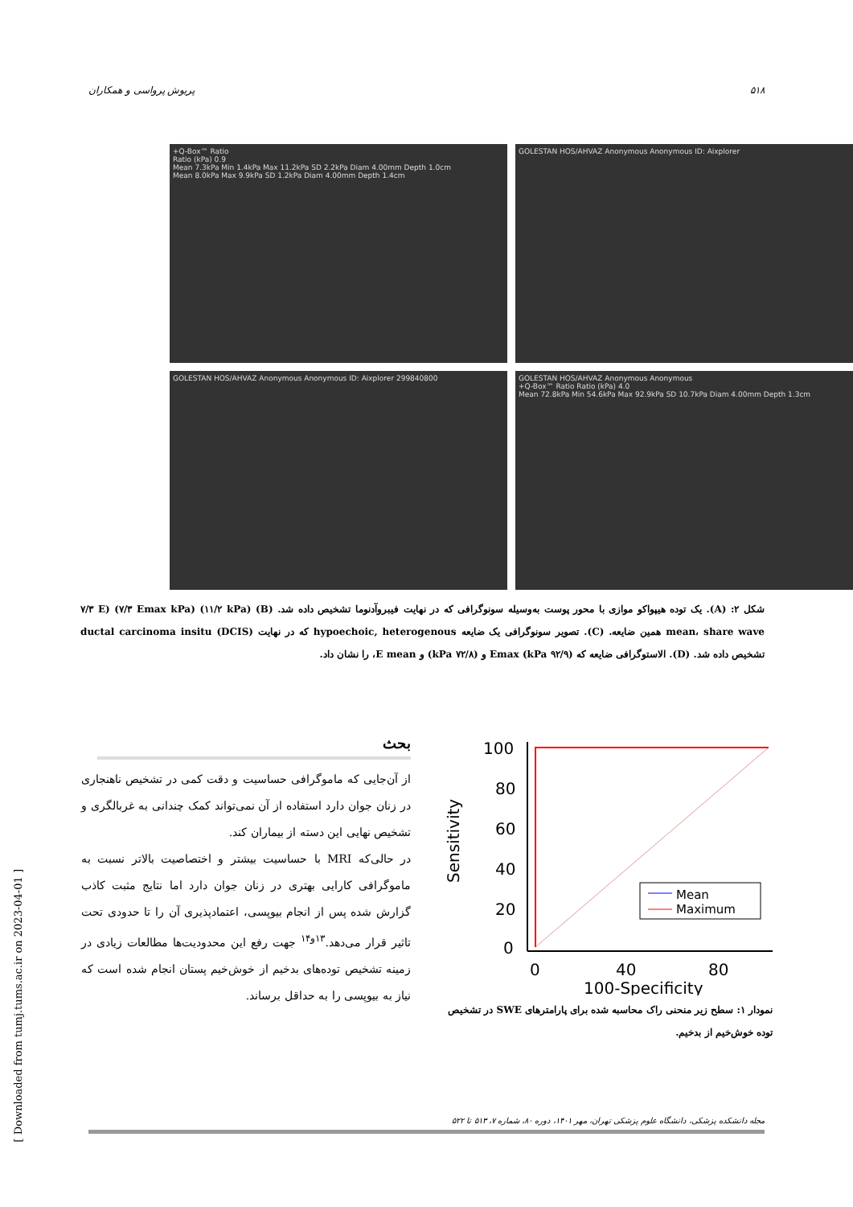۵۱۸ پریوش پرواسی و همکاران
+Q-Box™ Ratio
Ratio (kPa) 0.9
Mean 7.3kPa Min 1.4kPa Max 11.2kPa SD 2.2kPa Diam 4.00mm Depth 1.0cm
Mean 8.0kPa Max 9.9kPa SD 1.2kPa Diam 4.00mm Depth 1.4cm
GOLESTAN HOS/AHVAZ Anonymous Anonymous ID: Aixplorer
GOLESTAN HOS/AHVAZ Anonymous Anonymous ID: Aixplorer 299840800
GOLESTAN HOS/AHVAZ Anonymous Anonymous
+Q-Box™ Ratio Ratio (kPa) 4.0
Mean 72.8kPa Min 54.6kPa Max 92.9kPa SD 10.7kPa Diam 4.00mm Depth 1.3cm
شکل ۲: (A). یک توده هیپواکو موازی با محور پوست به‌وسیله سونوگرافی که در نهایت فیبروآدنوما تشخیص داده شد. (B) (۱۱/۲ kPa) (۷/۳ Emax kPa) (۷/۳ E mean، share wave همین ضایعه. (C). تصویر سونوگرافی یک ضایعه hypoechoic, heterogenous که در نهایت ductal carcinoma insitu (DCIS) تشخیص داده شد. (D). الاستوگرافی ضایعه که (۹۲/۹ kPa) Emax و (۷۲/۸ kPa) و E mean، را نشان داد.
100
80
60
40
20
0
Mean
Maximum
0
40
80
100-Specificity
Sensitivity
نمودار ۱: سطح زیر منحنی راک محاسبه شده برای پارامترهای SWE در تشخیص توده خوش‌خیم از بدخیم.
بحث
از آن‌جایی که ماموگرافی حساسیت و دقت کمی در تشخیص ناهنجاری در زنان جوان دارد استفاده از آن نمی‌تواند کمک چندانی به غربالگری و تشخیص نهایی این دسته از بیماران کند.
در حالی‌که MRI با حساسیت بیشتر و اختصاصیت بالاتر نسبت به ماموگرافی کارایی بهتری در زنان جوان دارد اما نتایج مثبت کاذب گزارش شده پس از انجام بیوپسی، اعتمادپذیری آن را تا حدودی تحت تاثیر قرار می‌دهد.<sup>۱۳و۱۴</sup> جهت رفع این محدودیت‌ها مطالعات زیادی در زمینه تشخیص توده‌های بدخیم از خوش‌خیم پستان انجام شده است که نیاز به بیوپسی را به حداقل برساند.
مجله دانشکده پزشکی، دانشگاه علوم پزشکی تهران، مهر ۱۴۰۱، دوره ۸۰، شماره ۷، ۵۱۳ تا ۵۲۲
[ Downloaded from tumj.tums.ac.ir on 2023-04-01 ]